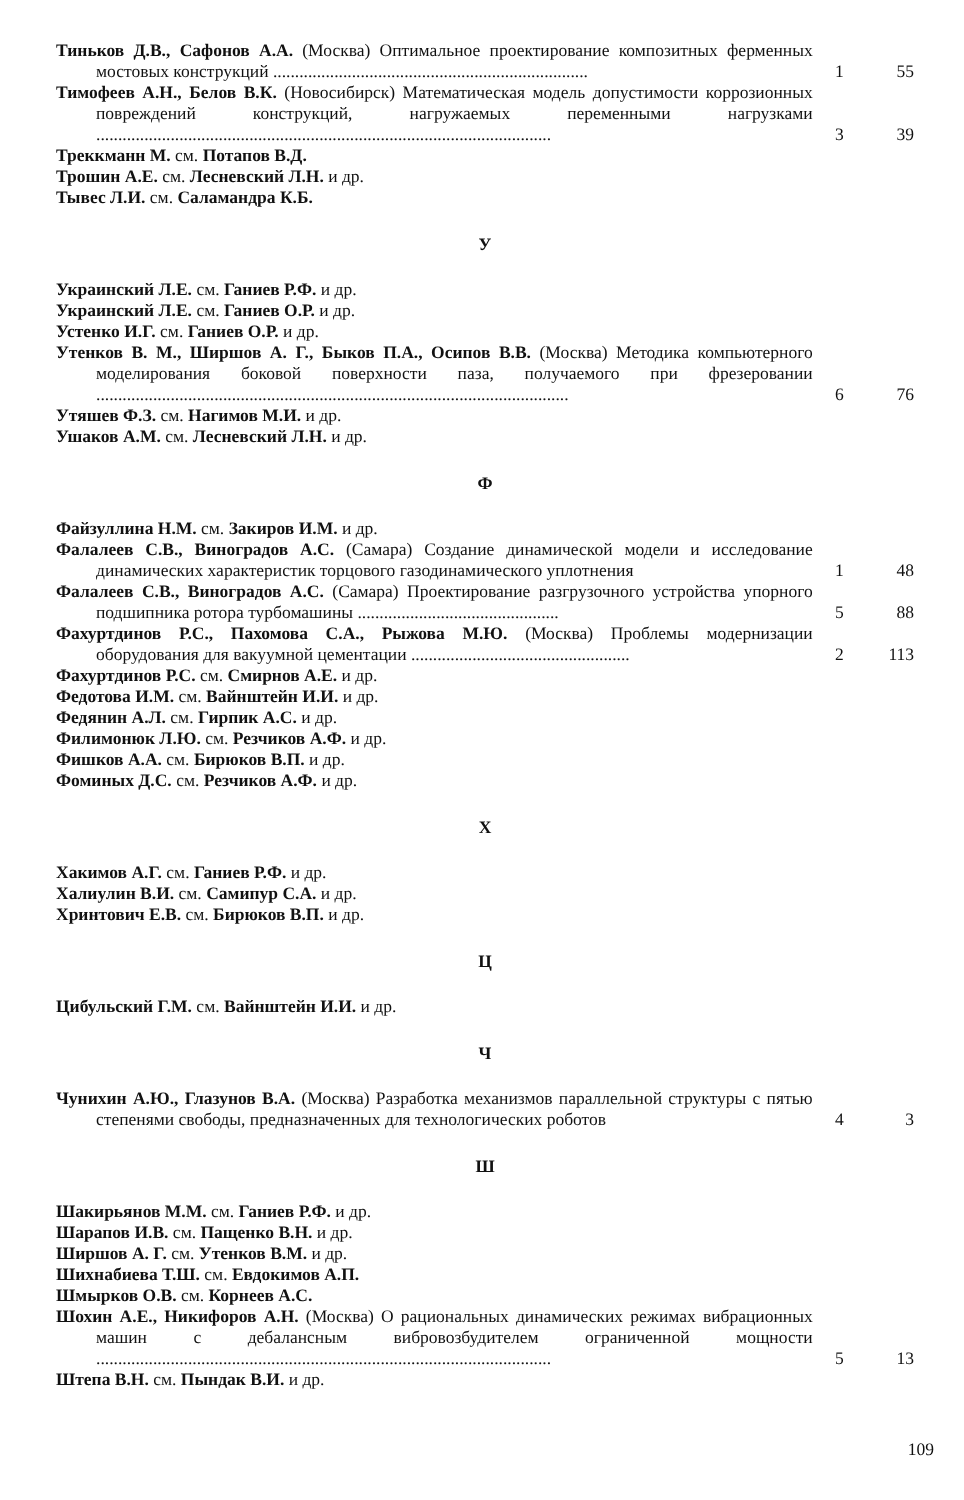Тиньков Д.В., Сафонов А.А. (Москва) Оптимальное проектирование композитных ферменных мостовых конструкций ........................................................................
1
55
Тимофеев А.Н., Белов В.К. (Новосибирск) Математическая модель допустимости коррозионных повреждений конструкций, нагружаемых переменными нагрузками ........................................................................................................
3
39
Треккманн М. см. Потапов В.Д.
Трошин А.Е. см. Лесневский Л.Н. и др.
Тывес Л.И. см. Саламандра К.Б.
У
Украинский Л.Е. см. Ганиев Р.Ф. и др.
Украинский Л.Е. см. Ганиев О.Р. и др.
Устенко И.Г. см. Ганиев О.Р. и др.
Утенков В. М., Ширшов А. Г., Быков П.А., Осипов В.В. (Москва) Методика компьютерного моделирования боковой поверхности паза, получаемого при фрезеровании ............................................................................................................
6
76
Утяшев Ф.З. см. Нагимов М.И. и др.
Ушаков А.М. см. Лесневский Л.Н. и др.
Ф
Файзуллина Н.М. см. Закиров И.М. и др.
Фалалеев С.В., Виноградов А.С. (Самара) Создание динамической модели и исследование динамических характеристик торцового газодинамического уплотнения
1
48
Фалалеев С.В., Виноградов А.С. (Самара) Проектирование разгрузочного устройства упорного подшипника ротора турбомашины ..............................................
5
88
Фахуртдинов Р.С., Пахомова С.А., Рыжова М.Ю. (Москва) Проблемы модернизации оборудования для вакуумной цементации ..................................................
2
113
Фахуртдинов Р.С. см. Смирнов А.Е. и др.
Федотова И.М. см. Вайнштейн И.И. и др.
Федянин А.Л. см. Гирпик А.С. и др.
Филимонюк Л.Ю. см. Резчиков А.Ф. и др.
Фишков А.А. см. Бирюков В.П. и др.
Фоминых Д.С. см. Резчиков А.Ф. и др.
Х
Хакимов А.Г. см. Ганиев Р.Ф. и др.
Халиулин В.И. см. Самипур С.А. и др.
Хринтович Е.В. см. Бирюков В.П. и др.
Ц
Цибульский Г.М. см. Вайнштейн И.И. и др.
Ч
Чунихин А.Ю., Глазунов В.А. (Москва) Разработка механизмов параллельной структуры с пятью степенями свободы, предназначенных для технологических роботов
4
3
Ш
Шакирьянов М.М. см. Ганиев Р.Ф. и др.
Шарапов И.В. см. Пащенко В.Н. и др.
Ширшов А. Г. см. Утенков В.М. и др.
Шихнабиева Т.Ш. см. Евдокимов А.П.
Шмырков О.В. см. Корнеев А.С.
Шохин А.Е., Никифоров А.Н. (Москва) О рациональных динамических режимах вибрационных машин с дебалансным вибровозбудителем ограниченной мощности ........................................................................................................
5
13
Штепа В.Н. см. Пындак В.И. и др.
109